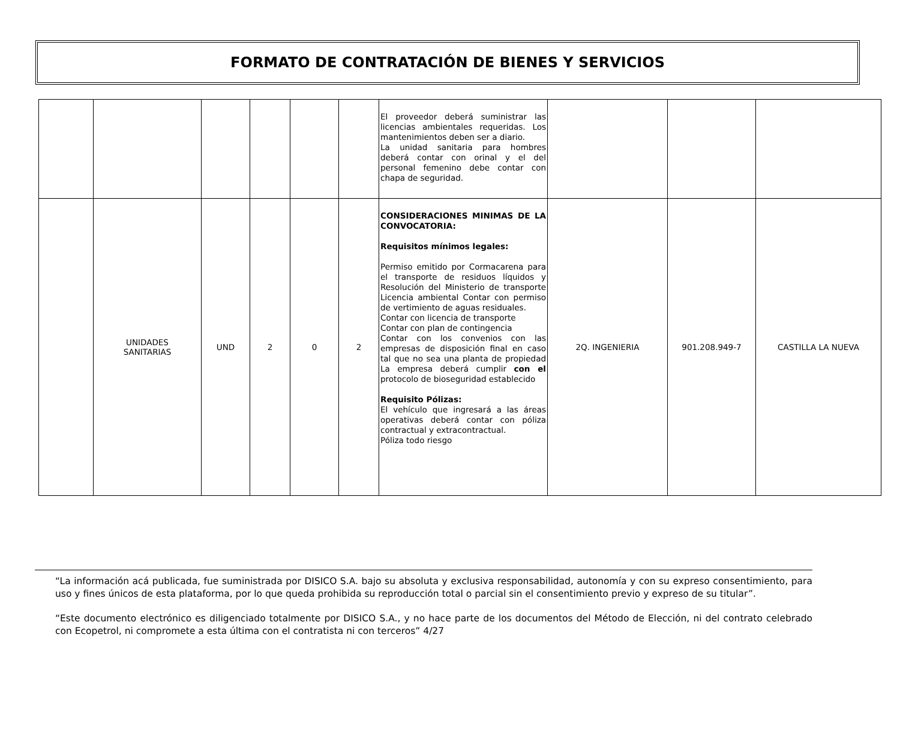FORMATO DE CONTRATACIÓN DE BIENES Y SERVICIOS
| | | | | | | El proveedor deberá suministrar las licencias ambientales requeridas. Los mantenimientos deben ser a diario. La unidad sanitaria para hombres deberá contar con orinal y el del personal femenino debe contar con chapa de seguridad. | | | |
| | UNIDADES SANITARIAS | UND | 2 | 0 | 2 | CONSIDERACIONES MINIMAS DE LA CONVOCATORIA: Requisitos mínimos legales: Permiso emitido por Cormacarena para el transporte de residuos líquidos y Resolución del Ministerio de transporte Licencia ambiental Contar con permiso de vertimiento de aguas residuales. Contar con licencia de transporte Contar con plan de contingencia Contar con los convenios con las empresas de disposición final en caso tal que no sea una planta de propiedad La empresa deberá cumplir con el protocolo de bioseguridad establecido Requisito Pólizas: El vehículo que ingresará a las áreas operativas deberá contar con póliza contractual y extracontractual. Póliza todo riesgo | 2Q. INGENIERIA | 901.208.949-7 | CASTILLA LA NUEVA |
“La información acá publicada, fue suministrada por DISICO S.A. bajo su absoluta y exclusiva responsabilidad, autonomía y con su expreso consentimiento, para uso y fines únicos de esta plataforma, por lo que queda prohibida su reproducción total o parcial sin el consentimiento previo y expreso de su titular”.
“Este documento electrónico es diligenciado totalmente por DISICO S.A., y no hace parte de los documentos del Método de Elección, ni del contrato celebrado con Ecopetrol, ni compromete a esta última con el contratista ni con terceros” 4/27